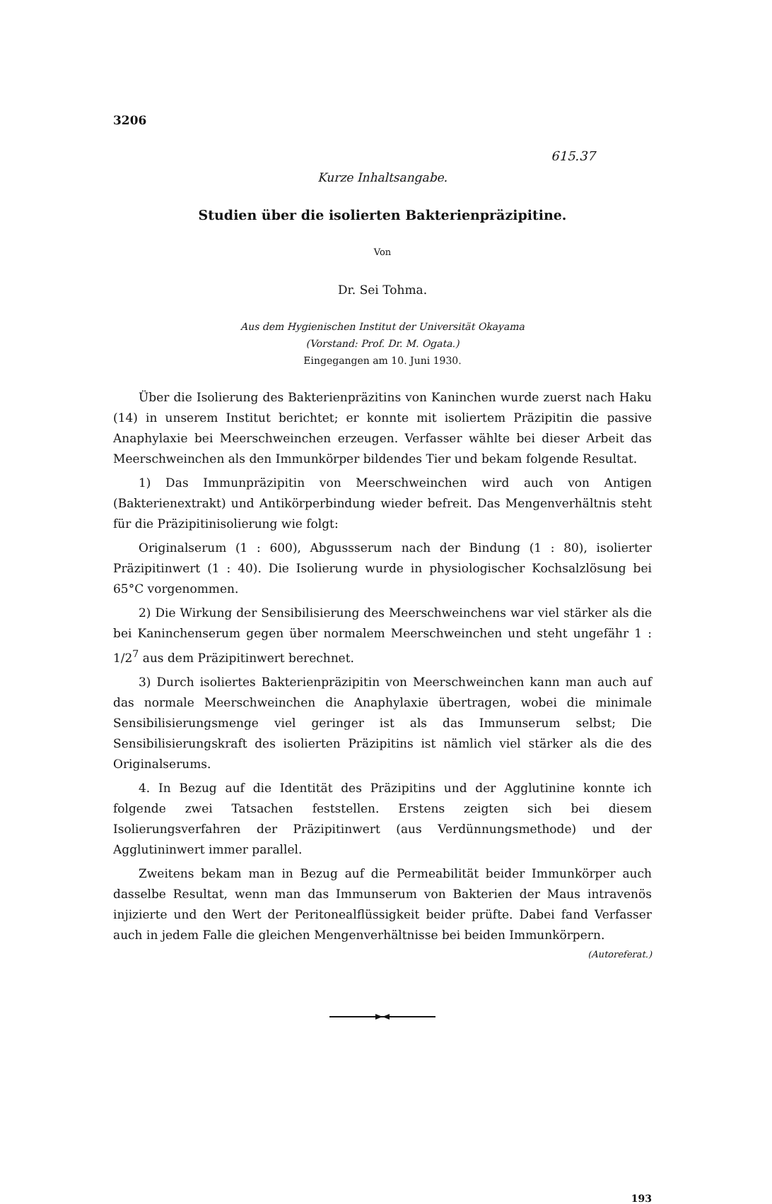3206
615.37
Kurze Inhaltsangabe.
Studien über die isolierten Bakterienpräzipitine.
Von
Dr. Sei Tohma.
Aus dem Hygienischen Institut der Universität Okayama
(Vorstand: Prof. Dr. M. Ogata.)
Eingegangen am 10. Juni 1930.
Über die Isolierung des Bakterienpräzitins von Kaninchen wurde zuerst nach Haku (14) in unserem Institut berichtet; er konnte mit isoliertem Präzipitin die passive Anaphylaxie bei Meerschweinchen erzeugen. Verfasser wählte bei dieser Arbeit das Meerschweinchen als den Immunkörper bildendes Tier und bekam folgende Resultat.
1) Das Immunpräzipitin von Meerschweinchen wird auch von Antigen (Bakterienextrakt) und Antikörperbindung wieder befreit. Das Mengenverhältnis steht für die Präzipitinisolierung wie folgt:
Originalserum (1 : 600), Abgussserum nach der Bindung (1 : 80), isolierter Präzipitinwert (1 : 40). Die Isolierung wurde in physiologischer Kochsalzlösung bei 65°C vorgenommen.
2) Die Wirkung der Sensibilisierung des Meerschweinchens war viel stärker als die bei Kaninchenserum gegen über normalem Meerschweinchen und steht ungefähr 1 : 1/2<sup>7</sup> aus dem Präzipitinwert berechnet.
3) Durch isoliertes Bakterienpräzipitin von Meerschweinchen kann man auch auf das normale Meerschweinchen die Anaphylaxie übertragen, wobei die minimale Sensibilisierungsmenge viel geringer ist als das Immunserum selbst; Die Sensibilisierungskraft des isolierten Präzipitins ist nämlich viel stärker als die des Originalserums.
4. In Bezug auf die Identität des Präzipitins und der Agglutinine konnte ich folgende zwei Tatsachen feststellen. Erstens zeigten sich bei diesem Isolierungsverfahren der Präzipitinwert (aus Verdünnungsmethode) und der Agglutininwert immer parallel.
Zweitens bekam man in Bezug auf die Permeabilität beider Immunkörper auch dasselbe Resultat, wenn man das Immunserum von Bakterien der Maus intravenös injizierte und den Wert der Peritonealflüssigkeit beider prüfte. Dabei fand Verfasser auch in jedem Falle die gleichen Mengenverhältnisse bei beiden Immunkörpern.
(Autoreferat.)
193